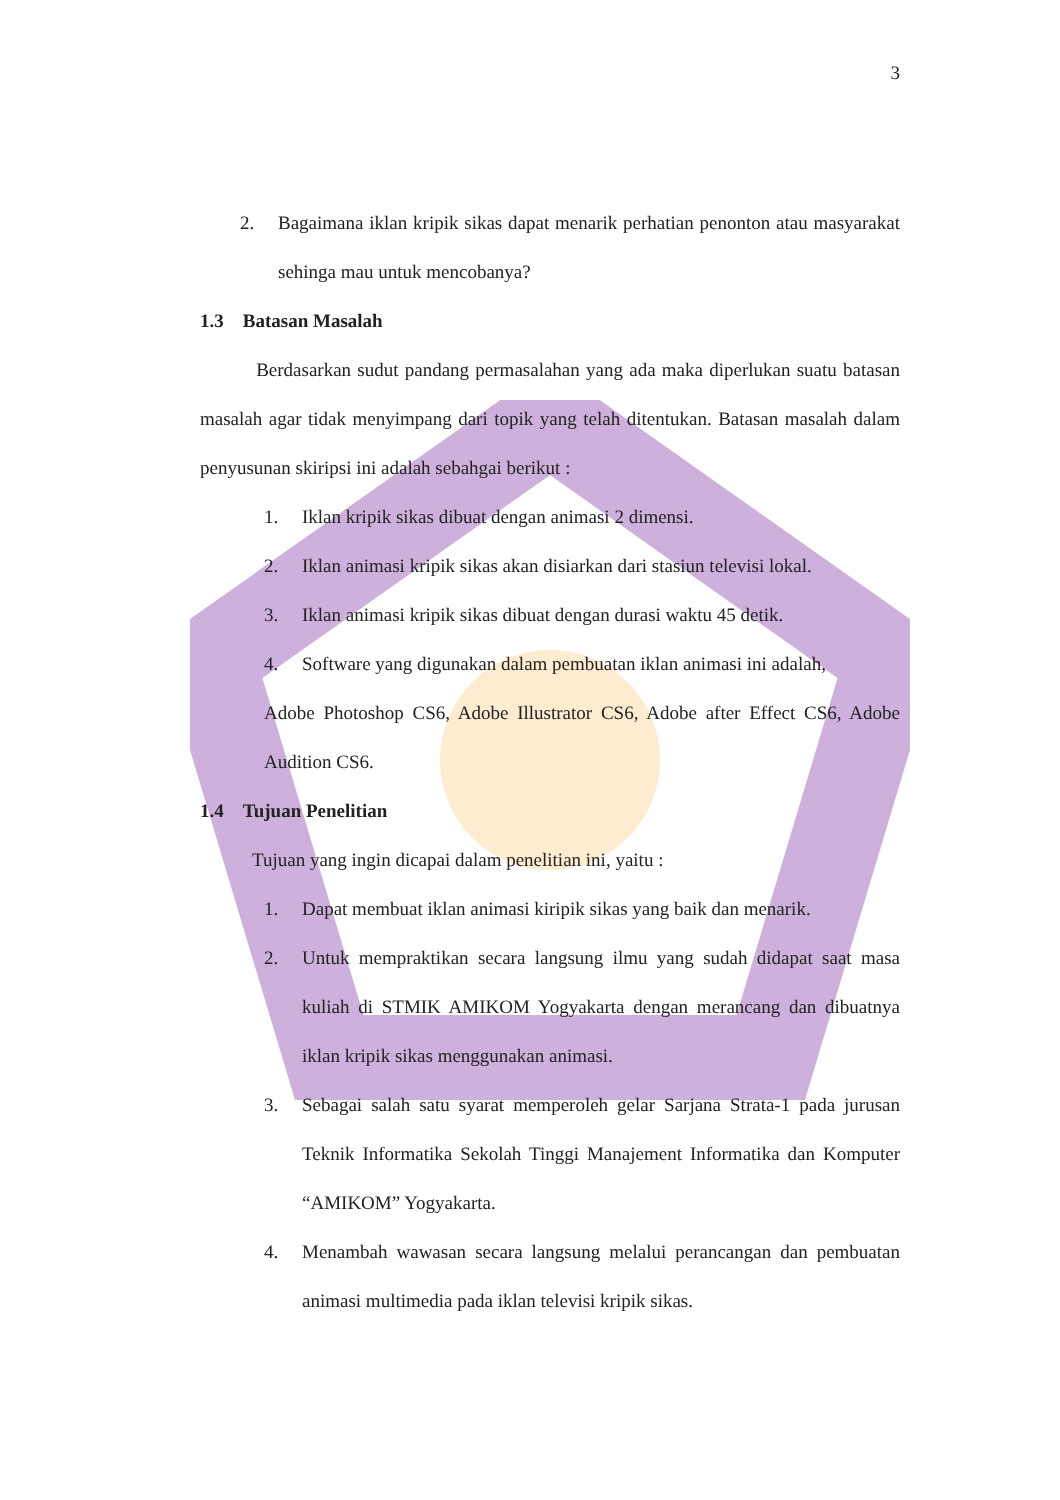3
2. Bagaimana iklan kripik sikas dapat menarik perhatian penonton atau masyarakat sehinga mau untuk mencobanya?
1.3 Batasan Masalah
Berdasarkan sudut pandang permasalahan yang ada maka diperlukan suatu batasan masalah agar tidak menyimpang dari topik yang telah ditentukan. Batasan masalah dalam penyusunan skiripsi ini adalah sebahgai berikut :
1. Iklan kripik sikas dibuat dengan animasi 2 dimensi.
2. Iklan animasi kripik sikas akan disiarkan dari stasiun televisi lokal.
3. Iklan animasi kripik sikas dibuat dengan durasi waktu 45 detik.
4. Software yang digunakan dalam pembuatan iklan animasi ini adalah,
Adobe Photoshop CS6, Adobe Illustrator CS6, Adobe after Effect CS6, Adobe Audition CS6.
1.4 Tujuan Penelitian
Tujuan yang ingin dicapai dalam penelitian ini, yaitu :
1. Dapat membuat iklan animasi kiripik sikas yang baik dan menarik.
2. Untuk mempraktikan secara langsung ilmu yang sudah didapat saat masa kuliah di STMIK AMIKOM Yogyakarta dengan merancang dan dibuatnya iklan kripik sikas menggunakan animasi.
3. Sebagai salah satu syarat memperoleh gelar Sarjana Strata-1 pada jurusan Teknik Informatika Sekolah Tinggi Manajement Informatika dan Komputer “AMIKOM” Yogyakarta.
4. Menambah wawasan secara langsung melalui perancangan dan pembuatan animasi multimedia pada iklan televisi kripik sikas.